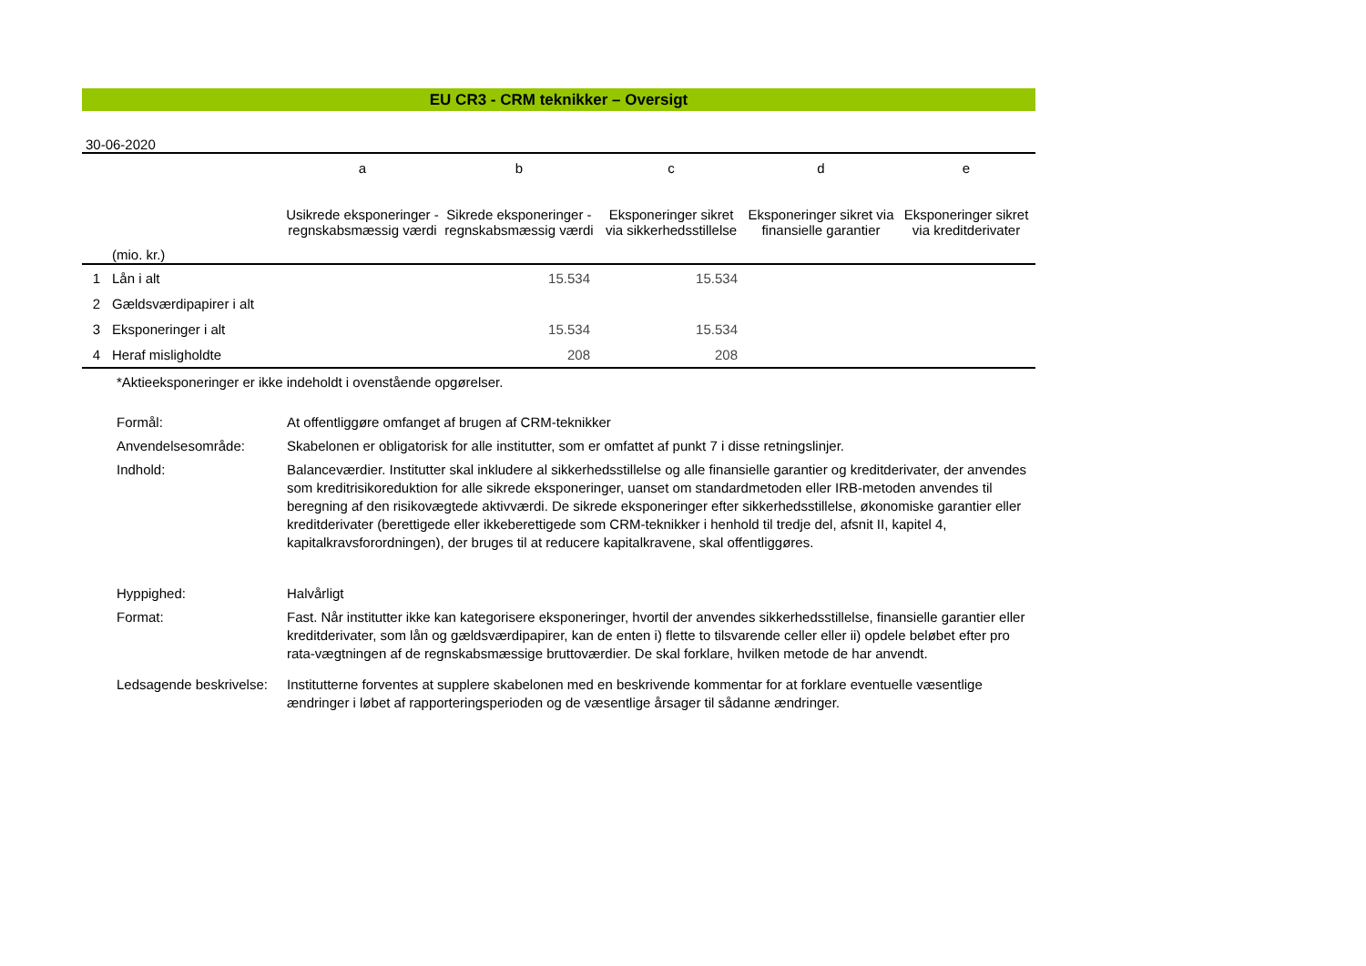EU CR3 - CRM teknikker – Oversigt
30-06-2020
| | | a | b | c | d | e |
| --- | --- | --- | --- | --- | --- | --- |
| | (mio. kr.) | Usikrede eksponeringer - regnskabsmæssig værdi | Sikrede eksponeringer - regnskabsmæssig værdi | Eksponeringer sikret via sikkerhedsstillelse | Eksponeringer sikret via finansielle garantier | Eksponeringer sikret via kreditderivater |
| 1 | Lån i alt | | 15.534 | 15.534 | | |
| 2 | Gældsværdipapirer i alt | | | | | |
| 3 | Eksponeringer i alt | | 15.534 | 15.534 | | |
| 4 | Heraf misligholdte | | 208 | 208 | | |
*Aktieeksponeringer er ikke indeholdt i ovenstående opgørelser.
| Formål: | At offentliggøre omfanget af brugen af CRM-teknikker |
| Anvendelsesområde: | Skabelonen er obligatorisk for alle institutter, som er omfattet af punkt 7 i disse retningslinjer. |
| Indhold: | Balanceværdier. Institutter skal inkludere al sikkerhedsstillelse og alle finansielle garantier og kreditderivater, der anvendes som kreditrisikoreduktion for alle sikrede eksponeringer, uanset om standardmetoden eller IRB-metoden anvendes til beregning af den risikovægtede aktivværdi. De sikrede eksponeringer efter sikkerhedsstillelse, økonomiske garantier eller kreditderivater (berettigede eller ikkeberettigede som CRM-teknikker i henhold til tredje del, afsnit II, kapitel 4, kapitalkravsforordningen), der bruges til at reducere kapitalkravene, skal offentliggøres. |
| Hyppighed: | Halvårligt |
| Format: | Fast. Når institutter ikke kan kategorisere eksponeringer, hvortil der anvendes sikkerhedsstillelse, finansielle garantier eller kreditderivater, som lån og gældsværdipapirer, kan de enten i) flette to tilsvarende celler eller ii) opdele beløbet efter pro rata-vægtningen af de regnskabsmæssige bruttoværdier. De skal forklare, hvilken metode de har anvendt. |
| Ledsagende beskrivelse: | Institutterne forventes at supplere skabelonen med en beskrivende kommentar for at forklare eventuelle væsentlige ændringer i løbet af rapporteringsperioden og de væsentlige årsager til sådanne ændringer. |